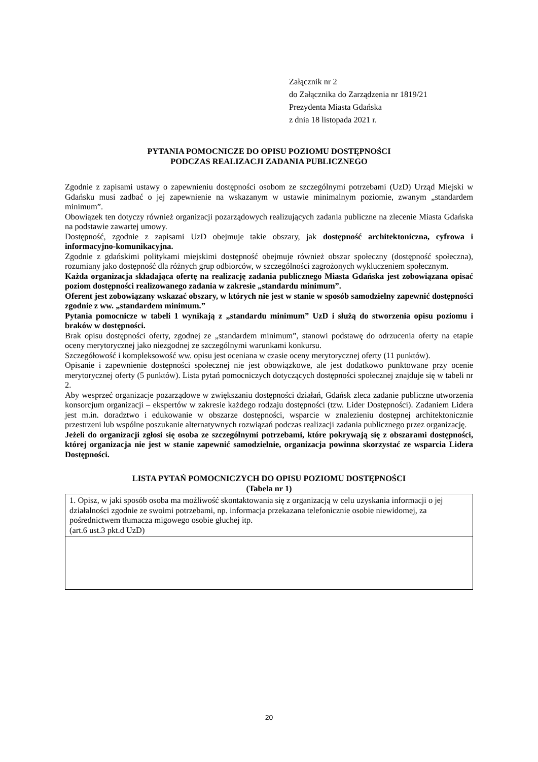Załącznik nr 2
do Załącznika do Zarządzenia nr 1819/21
Prezydenta Miasta Gdańska
z dnia 18 listopada 2021 r.
PYTANIA POMOCNICZE DO OPISU POZIOMU DOSTĘPNOŚCI
PODCZAS REALIZACJI ZADANIA PUBLICZNEGO
Zgodnie z zapisami ustawy o zapewnieniu dostępności osobom ze szczególnymi potrzebami (UzD) Urząd Miejski w Gdańsku musi zadbać o jej zapewnienie na wskazanym w ustawie minimalnym poziomie, zwanym „standardem minimum”.
Obowiązek ten dotyczy również organizacji pozarządowych realizujących zadania publiczne na zlecenie Miasta Gdańska na podstawie zawartej umowy.
Dostępność, zgodnie z zapisami UzD obejmuje takie obszary, jak dostępność architektoniczna, cyfrowa i informacyjno-komunikacyjna.
Zgodnie z gdańskimi politykami miejskimi dostępność obejmuje również obszar społeczny (dostępność społeczna), rozumiany jako dostępność dla różnych grup odbiorców, w szczególności zagrożonych wykluczeniem społecznym.
Każda organizacja składająca ofertę na realizację zadania publicznego Miasta Gdańska jest zobowiązana opisać poziom dostępności realizowanego zadania w zakresie „standardu minimum”.
Oferent jest zobowiązany wskazać obszary, w których nie jest w stanie w sposób samodzielny zapewnić dostępności zgodnie z ww. „standardem minimum.”
Pytania pomocnicze w tabeli 1 wynikają z „standardu minimum” UzD i służą do stworzenia opisu poziomu i braków w dostępności.
Brak opisu dostępności oferty, zgodnej ze „standardem minimum”, stanowi podstawę do odrzucenia oferty na etapie oceny merytorycznej jako niezgodnej ze szczególnymi warunkami konkursu.
Szczegółowość i kompleksowość ww. opisu jest oceniana w czasie oceny merytorycznej oferty (11 punktów).
Opisanie i zapewnienie dostępności społecznej nie jest obowiązkowe, ale jest dodatkowo punktowane przy ocenie merytorycznej oferty (5 punktów). Lista pytań pomocniczych dotyczących dostępności społecznej znajduje się w tabeli nr 2.
Aby wesprzeć organizacje pozarządowe w zwiększaniu dostępności działań, Gdańsk zleca zadanie publiczne utworzenia konsorcjum organizacji – ekspertów w zakresie każdego rodzaju dostępności (tzw. Lider Dostępności). Zadaniem Lidera jest m.in. doradztwo i edukowanie w obszarze dostępności, wsparcie w znalezieniu dostępnej architektonicznie przestrzeni lub wspólne poszukanie alternatywnych rozwiązań podczas realizacji zadania publicznego przez organizację.
Jeżeli do organizacji zgłosi się osoba ze szczególnymi potrzebami, które pokrywają się z obszarami dostępności, której organizacja nie jest w stanie zapewnić samodzielnie, organizacja powinna skorzystać ze wsparcia Lidera Dostępności.
LISTA PYTAŃ POMOCNICZYCH DO OPISU POZIOMU DOSTĘPNOŚCI
(Tabela nr 1)
| 1. Opisz, w jaki sposób osoba ma możliwość skontaktowania się z organizacją w celu uzyskania informacji o jej działalności zgodnie ze swoimi potrzebami, np. informacja przekazana telefonicznie osobie niewidomej, za pośrednictwem tłumacza migowego osobie głuchej itp. (art.6 ust.3 pkt.d UzD) |
20